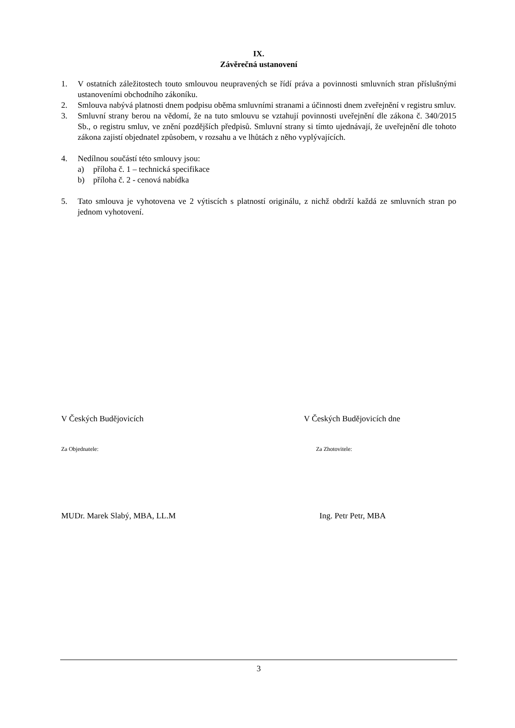IX.
Závěrečná ustanovení
1. V ostatních záležitostech touto smlouvou neupravených se řídí práva a povinnosti smluvních stran příslušnými ustanoveními obchodního zákoníku.
2. Smlouva nabývá platnosti dnem podpisu oběma smluvními stranami a účinnosti dnem zveřejnění v registru smluv.
3. Smluvní strany berou na vědomí, že na tuto smlouvu se vztahují povinnosti uveřejnění dle zákona č. 340/2015 Sb., o registru smluv, ve znění pozdějších předpisů. Smluvní strany si tímto ujednávají, že uveřejnění dle tohoto zákona zajistí objednatel způsobem, v rozsahu a ve lhůtách z něho vyplývajících.
4. Nedílnou součástí této smlouvy jsou:
a) příloha č. 1 – technická specifikace
b) příloha č. 2 - cenová nabídka
5. Tato smlouva je vyhotovena ve 2 výtiscích s platností originálu, z nichž obdrží každá ze smluvních stran po jednom vyhotovení.
V Českých Budějovicích V Českých Budějovicích dne
Za Objednatele: Za Zhotovitele:
MUDr. Marek Slabý, MBA, LL.M Ing. Petr Petr, MBA
3